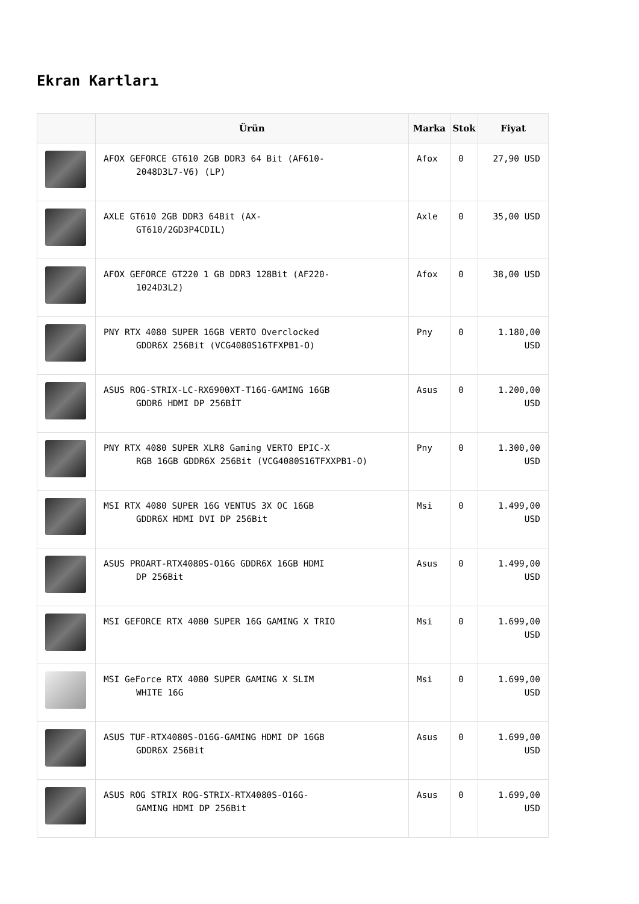Ekran Kartları
| | Ürün | Marka | Stok | Fiyat |
| --- | --- | --- | --- | --- |
| | AFOX GEFORCE GT610 2GB DDR3 64 Bit (AF610- 2048D3L7-V6) (LP) | Afox | 0 | 27,90 USD |
| | AXLE GT610 2GB DDR3 64Bit (AX- GT610/2GD3P4CDIL) | Axle | 0 | 35,00 USD |
| | AFOX GEFORCE GT220 1 GB DDR3 128Bit (AF220- 1024D3L2) | Afox | 0 | 38,00 USD |
| | PNY RTX 4080 SUPER 16GB VERTO Overclocked GDDR6X 256Bit (VCG4080S16TFXPB1-O) | Pny | 0 | 1.180,00 USD |
| | ASUS ROG-STRIX-LC-RX6900XT-T16G-GAMING 16GB GDDR6 HDMI DP 256BİT | Asus | 0 | 1.200,00 USD |
| | PNY RTX 4080 SUPER XLR8 Gaming VERTO EPIC-X RGB 16GB GDDR6X 256Bit (VCG4080S16TFXXPB1-O) | Pny | 0 | 1.300,00 USD |
| | MSI RTX 4080 SUPER 16G VENTUS 3X OC 16GB GDDR6X HDMI DVI DP 256Bit | Msi | 0 | 1.499,00 USD |
| | ASUS PROART-RTX4080S-O16G GDDR6X 16GB HDMI DP 256Bit | Asus | 0 | 1.499,00 USD |
| | MSI GEFORCE RTX 4080 SUPER 16G GAMING X TRIO | Msi | 0 | 1.699,00 USD |
| | MSI GeForce RTX 4080 SUPER GAMING X SLIM WHITE 16G | Msi | 0 | 1.699,00 USD |
| | ASUS TUF-RTX4080S-O16G-GAMING HDMI DP 16GB GDDR6X 256Bit | Asus | 0 | 1.699,00 USD |
| | ASUS ROG STRIX ROG-STRIX-RTX4080S-O16G- GAMING HDMI DP 256Bit | Asus | 0 | 1.699,00 USD |